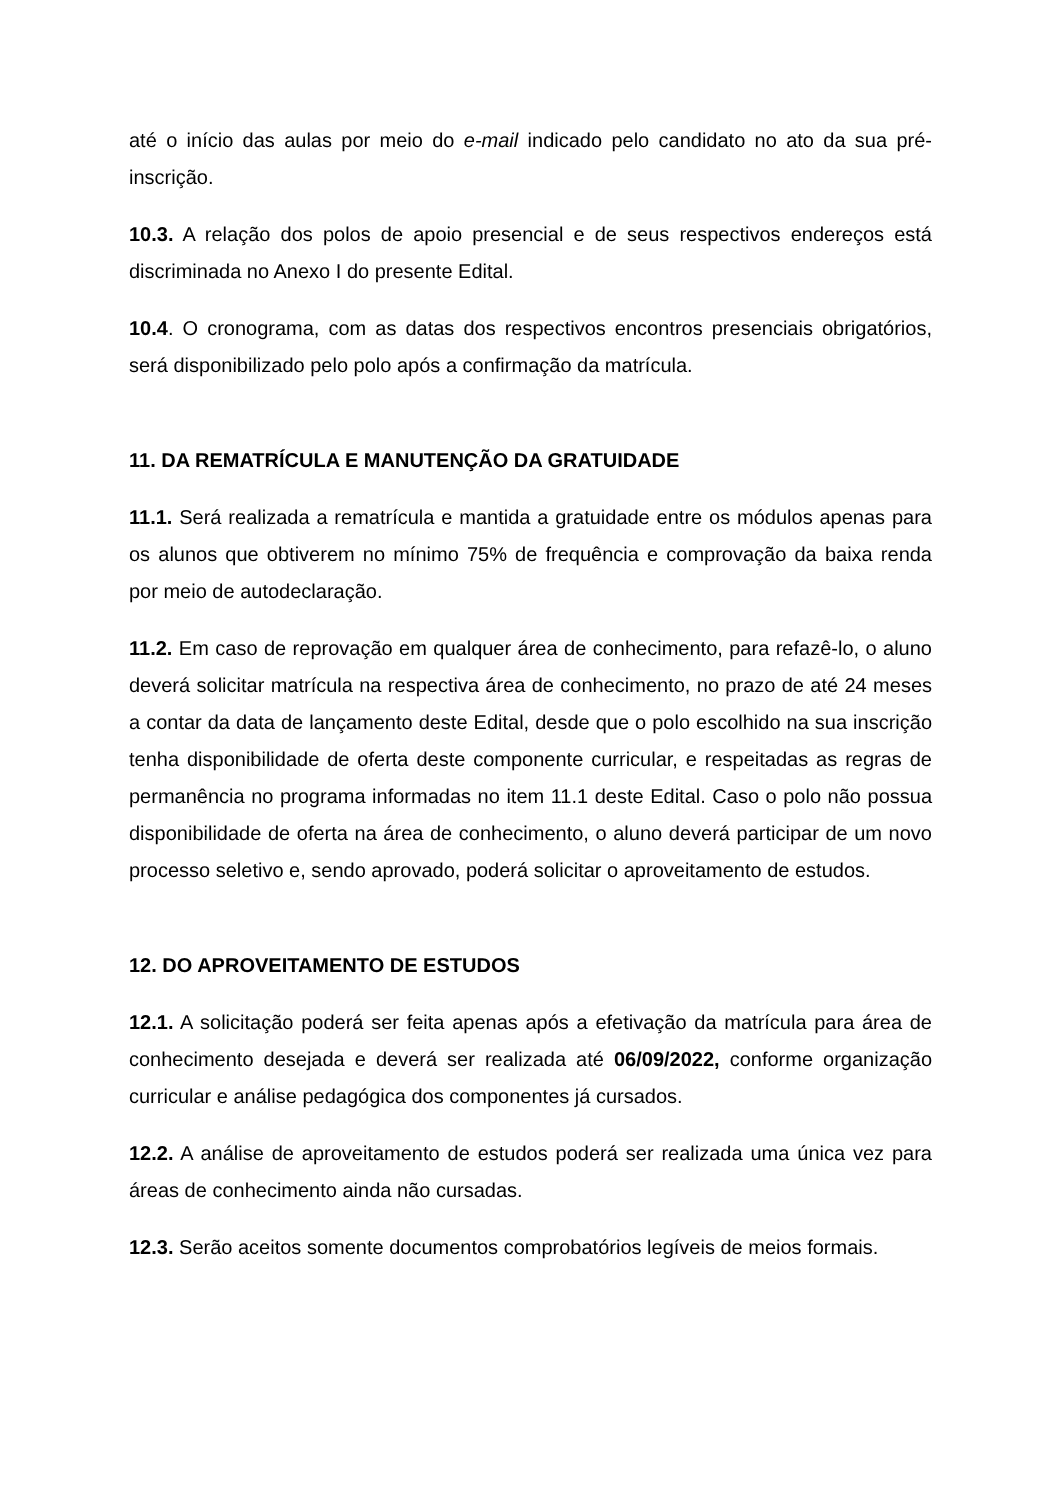até o início das aulas por meio do e-mail indicado pelo candidato no ato da sua pré-inscrição.
10.3. A relação dos polos de apoio presencial e de seus respectivos endereços está discriminada no Anexo I do presente Edital.
10.4. O cronograma, com as datas dos respectivos encontros presenciais obrigatórios, será disponibilizado pelo polo após a confirmação da matrícula.
11. DA REMATRÍCULA E MANUTENÇÃO DA GRATUIDADE
11.1. Será realizada a rematrícula e mantida a gratuidade entre os módulos apenas para os alunos que obtiverem no mínimo 75% de frequência e comprovação da baixa renda por meio de autodeclaração.
11.2. Em caso de reprovação em qualquer área de conhecimento, para refazê-lo, o aluno deverá solicitar matrícula na respectiva área de conhecimento, no prazo de até 24 meses a contar da data de lançamento deste Edital, desde que o polo escolhido na sua inscrição tenha disponibilidade de oferta deste componente curricular, e respeitadas as regras de permanência no programa informadas no item 11.1 deste Edital. Caso o polo não possua disponibilidade de oferta na área de conhecimento, o aluno deverá participar de um novo processo seletivo e, sendo aprovado, poderá solicitar o aproveitamento de estudos.
12. DO APROVEITAMENTO DE ESTUDOS
12.1. A solicitação poderá ser feita apenas após a efetivação da matrícula para área de conhecimento desejada e deverá ser realizada até 06/09/2022, conforme organização curricular e análise pedagógica dos componentes já cursados.
12.2. A análise de aproveitamento de estudos poderá ser realizada uma única vez para áreas de conhecimento ainda não cursadas.
12.3. Serão aceitos somente documentos comprobatórios legíveis de meios formais.